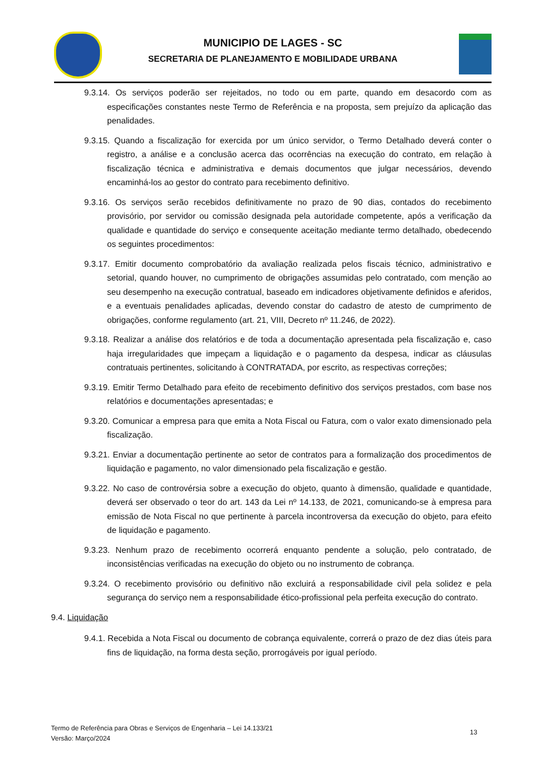MUNICIPIO DE LAGES - SC
SECRETARIA DE PLANEJAMENTO E MOBILIDADE URBANA
9.3.14. Os serviços poderão ser rejeitados, no todo ou em parte, quando em desacordo com as especificações constantes neste Termo de Referência e na proposta, sem prejuízo da aplicação das penalidades.
9.3.15. Quando a fiscalização for exercida por um único servidor, o Termo Detalhado deverá conter o registro, a análise e a conclusão acerca das ocorrências na execução do contrato, em relação à fiscalização técnica e administrativa e demais documentos que julgar necessários, devendo encaminhá-los ao gestor do contrato para recebimento definitivo.
9.3.16. Os serviços serão recebidos definitivamente no prazo de 90 dias, contados do recebimento provisório, por servidor ou comissão designada pela autoridade competente, após a verificação da qualidade e quantidade do serviço e consequente aceitação mediante termo detalhado, obedecendo os seguintes procedimentos:
9.3.17. Emitir documento comprobatório da avaliação realizada pelos fiscais técnico, administrativo e setorial, quando houver, no cumprimento de obrigações assumidas pelo contratado, com menção ao seu desempenho na execução contratual, baseado em indicadores objetivamente definidos e aferidos, e a eventuais penalidades aplicadas, devendo constar do cadastro de atesto de cumprimento de obrigações, conforme regulamento (art. 21, VIII, Decreto nº 11.246, de 2022).
9.3.18. Realizar a análise dos relatórios e de toda a documentação apresentada pela fiscalização e, caso haja irregularidades que impeçam a liquidação e o pagamento da despesa, indicar as cláusulas contratuais pertinentes, solicitando à CONTRATADA, por escrito, as respectivas correções;
9.3.19. Emitir Termo Detalhado para efeito de recebimento definitivo dos serviços prestados, com base nos relatórios e documentações apresentadas; e
9.3.20. Comunicar a empresa para que emita a Nota Fiscal ou Fatura, com o valor exato dimensionado pela fiscalização.
9.3.21. Enviar a documentação pertinente ao setor de contratos para a formalização dos procedimentos de liquidação e pagamento, no valor dimensionado pela fiscalização e gestão.
9.3.22. No caso de controvérsia sobre a execução do objeto, quanto à dimensão, qualidade e quantidade, deverá ser observado o teor do art. 143 da Lei nº 14.133, de 2021, comunicando-se à empresa para emissão de Nota Fiscal no que pertinente à parcela incontroversa da execução do objeto, para efeito de liquidação e pagamento.
9.3.23. Nenhum prazo de recebimento ocorrerá enquanto pendente a solução, pelo contratado, de inconsistências verificadas na execução do objeto ou no instrumento de cobrança.
9.3.24. O recebimento provisório ou definitivo não excluirá a responsabilidade civil pela solidez e pela segurança do serviço nem a responsabilidade ético-profissional pela perfeita execução do contrato.
9.4. Liquidação
9.4.1. Recebida a Nota Fiscal ou documento de cobrança equivalente, correrá o prazo de dez dias úteis para fins de liquidação, na forma desta seção, prorrogáveis por igual período.
Termo de Referência para Obras e Serviços de Engenharia – Lei 14.133/21
Versão: Março/2024
13